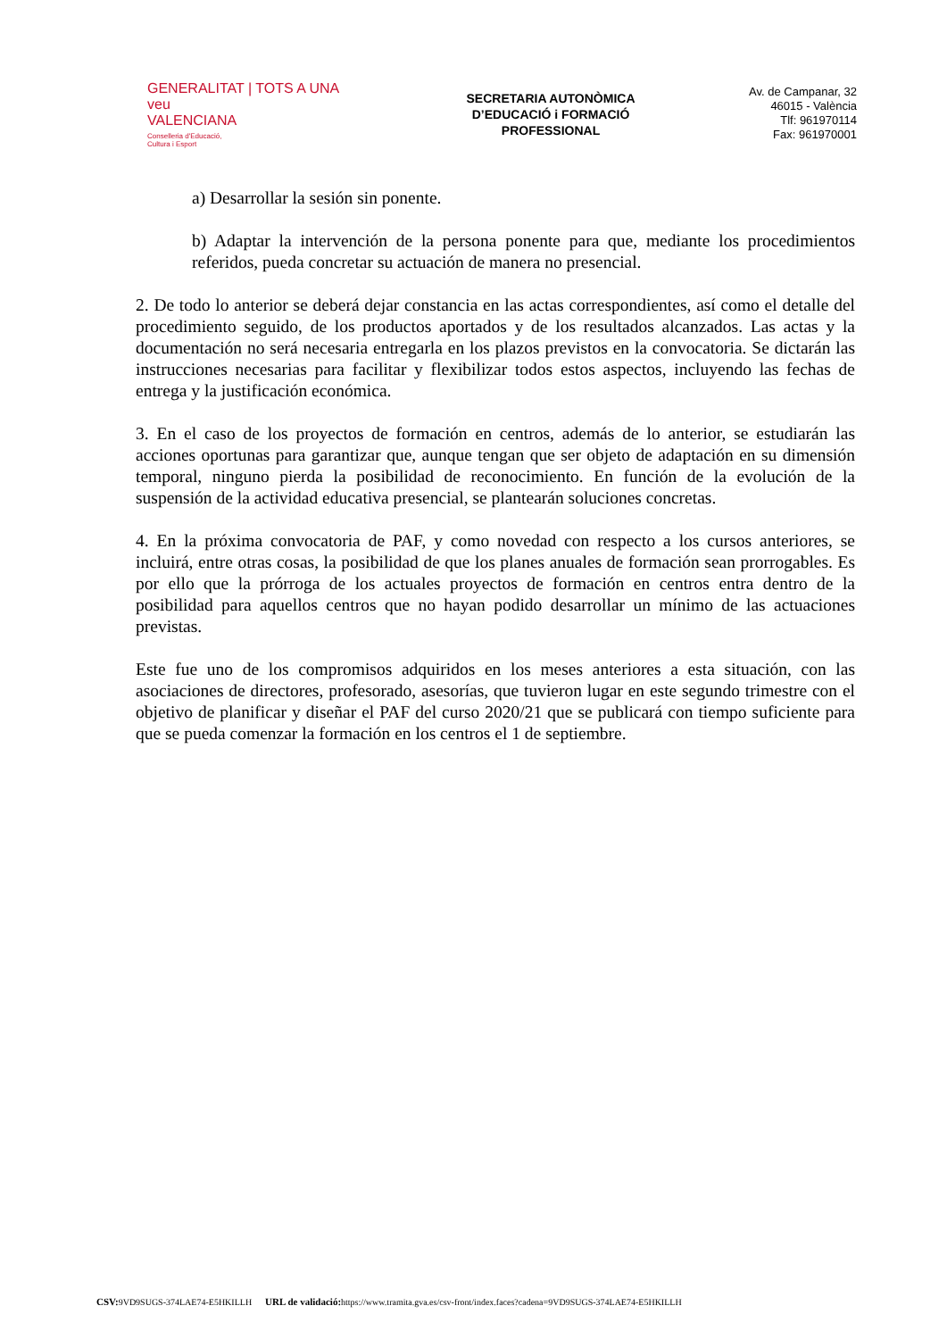GENERALITAT | TOTS A UNA veu
VALENCIANA
Conselleria d'Educació,
Cultura i Esport
SECRETARIA AUTONÒMICA
D’EDUCACIÓ i FORMACIÓ
PROFESSIONAL
Av. de Campanar, 32
46015 - València
Tlf: 961970114
Fax: 961970001
a) Desarrollar la sesión sin ponente.
b) Adaptar la intervención de la persona ponente para que, mediante los procedimientos referidos, pueda concretar su actuación de manera no presencial.
2. De todo lo anterior se deberá dejar constancia en las actas correspondientes, así como el detalle del procedimiento seguido, de los productos aportados y de los resultados alcanzados. Las actas y la documentación no será necesaria entregarla en los plazos previstos en la convocatoria. Se dictarán las instrucciones necesarias para facilitar y flexibilizar todos estos aspectos, incluyendo las fechas de entrega y la justificación económica.
3. En el caso de los proyectos de formación en centros, además de lo anterior, se estudiarán las acciones oportunas para garantizar que, aunque tengan que ser objeto de adaptación en su dimensión temporal, ninguno pierda la posibilidad de reconocimiento. En función de la evolución de la suspensión de la actividad educativa presencial, se plantearán soluciones concretas.
4. En la próxima convocatoria de PAF, y como novedad con respecto a los cursos anteriores, se incluirá, entre otras cosas, la posibilidad de que los planes anuales de formación sean prorrogables. Es por ello que la prórroga de los actuales proyectos de formación en centros entra dentro de la posibilidad para aquellos centros que no hayan podido desarrollar un mínimo de las actuaciones previstas.
Este fue uno de los compromisos adquiridos en los meses anteriores a esta situación, con las asociaciones de directores, profesorado, asesorías, que tuvieron lugar en este segundo trimestre con el objetivo de planificar y diseñar el PAF del curso 2020/21 que se publicará con tiempo suficiente para que se pueda comenzar la formación en los centros el 1 de septiembre.
CSV: 9VD9SUGS-374LAE74-E5HKILLH URL de validació: https://www.tramita.gva.es/csv-front/index.faces?cadena=9VD9SUGS-374LAE74-E5HKILLH